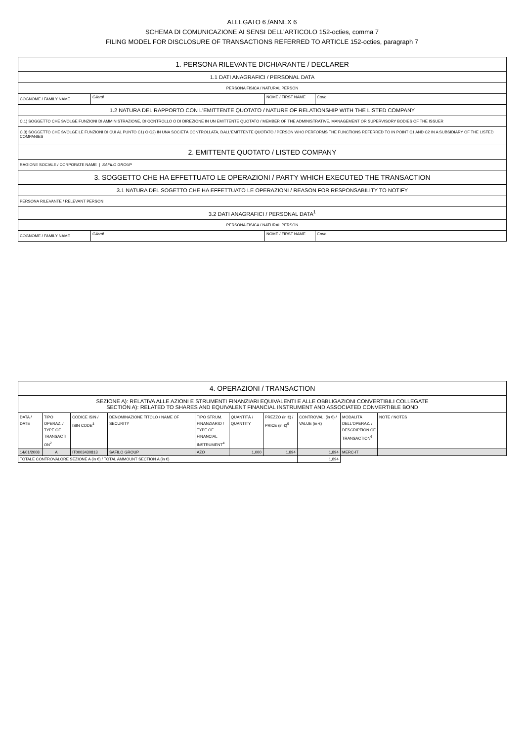ALLEGATO 6 /ANNEX 6
SCHEMA DI COMUNICAZIONE AI SENSI DELL’ARTICOLO 152-octies, comma 7
FILING MODEL FOR DISCLOSURE OF TRANSACTIONS REFERRED TO ARTICLE 152-octies, paragraph 7
| 1. PERSONA RILEVANTE DICHIARANTE / DECLARER | | | |
| 1.1 DATI ANAGRAFICI / PERSONAL DATA | | | |
| PERSONA FISICA / NATURAL PERSON | | | |
| COGNOME / FAMILY NAME | Gilardi | NOME / FIRST NAME | Carlo |
| 1.2 NATURA DEL RAPPORTO CON L'EMITTENTE QUOTATO / NATURE OF RELATIONSHIP WITH THE LISTED COMPANY | | | |
| C.1) SOGGETTO CHE SVOLGE FUNZIONI DI AMMINISTRAZIONE, DI CONTROLLO O DI DIREZIONE IN UN EMITTENTE QUOTATO / MEMBER OF THE ADMINISTRATIVE, MANAGEMENT OR SUPERVISORY BODIES OF THE ISSUER | | | |
| C.3) SOGGETTO CHE SVOLGE LE FUNZIONI DI CUI AL PUNTO C1) O C2) IN UNA SOCIETÀ CONTROLLATA, DALL'EMITTENTE QUOTATO / PERSON WHO PERFORMS THE FUNCTIONS REFERRED TO IN POINT C1 AND C2 IN A SUBSIDIARY OF THE LISTED COMPANIES | | | |
| 2. EMITTENTE QUOTATO / LISTED COMPANY | | | |
| RAGIONE SOCIALE / CORPORATE NAME / SAFILO GROUP | | | |
| 3. SOGGETTO CHE HA EFFETTUATO LE OPERAZIONI / PARTY WHICH EXECUTED THE TRANSACTION | | | |
| 3.1 NATURA DEL SOGETTO CHE HA EFFETTUATO LE OPERAZIONI / REASON FOR RESPONSABILITY TO NOTIFY | | | |
| PERSONA RILEVANTE / RELEVANT PERSON | | | |
| 3.2 DATI ANAGRAFICI / PERSONAL DATA<sup>1</sup> | | | |
| PERSONA FISICA / NATURAL PERSON | | | |
| COGNOME / FAMILY NAME | Gilardi | NOME / FIRST NAME | Carlo |
| 4. OPERAZIONI / TRANSACTION | | | | | | | | | |
| SEZIONE A): RELATIVA ALLE AZIONI E STRUMENTI FINANZIARI EQUIVALENTI E ALLE OBBLIGAZIONI CONVERTIBILI COLLEGATE SECTION A): RELATED TO SHARES AND EQUIVALENT FINANCIAL INSTRUMENT AND ASSOCIATED CONVERTIBLE BOND | | | | | | | | | |
| DATA / DATE | TIPO OPERAZ. / TYPE OF TRANSACTI ON<sup>2</sup> | CODICE ISIN / ISIN CODE<sup>3</sup> | DENOMINAZIONE TITOLO / NAME OF SECURITY | TIPO STRUM. FINANZIARIO / TYPE OF FINANCIAL INSTRUMENT<sup>4</sup> | QUANTITÀ / QUANTITY | PREZZO (in €) / PRICE (in €)<sup>5</sup> | CONTROVAL. (in €) / VALUE (in €) | MODALITÀ DELL'OPERAZ. / DESCRIPTION OF TRANSACTION<sup>6</sup> | NOTE / NOTES |
| 14/01/2008 | A | IT0003430813 | SAFILO GROUP | AZO | 1,000 | 1.894 | 1,894 | MERC-IT | |
| TOTALE CONTROVALORE SEZIONE A (in €) / TOTAL AMMOUNT SECTION A (in €) | | | | | | | 1,894 | | |